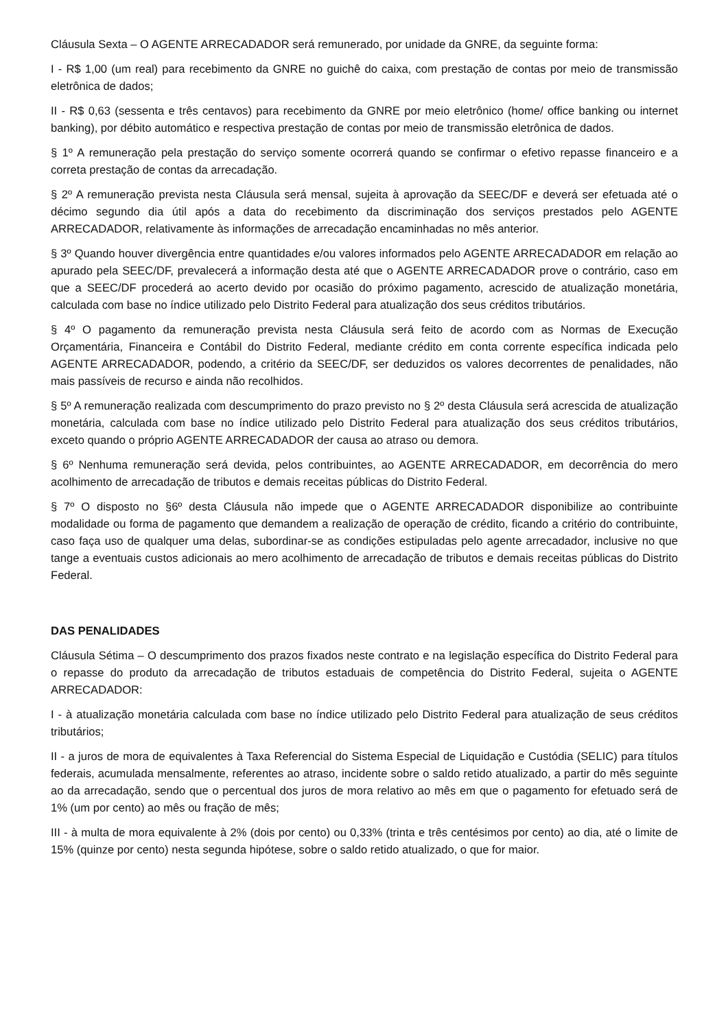Cláusula Sexta – O AGENTE ARRECADADOR será remunerado, por unidade da GNRE, da seguinte forma:
I - R$ 1,00 (um real) para recebimento da GNRE no guichê do caixa, com prestação de contas por meio de transmissão eletrônica de dados;
II - R$ 0,63 (sessenta e três centavos) para recebimento da GNRE por meio eletrônico (home/ office banking ou internet banking), por débito automático e respectiva prestação de contas por meio de transmissão eletrônica de dados.
§ 1º A remuneração pela prestação do serviço somente ocorrerá quando se confirmar o efetivo repasse financeiro e a correta prestação de contas da arrecadação.
§ 2º A remuneração prevista nesta Cláusula será mensal, sujeita à aprovação da SEEC/DF e deverá ser efetuada até o décimo segundo dia útil após a data do recebimento da discriminação dos serviços prestados pelo AGENTE ARRECADADOR, relativamente às informações de arrecadação encaminhadas no mês anterior.
§ 3º Quando houver divergência entre quantidades e/ou valores informados pelo AGENTE ARRECADADOR em relação ao apurado pela SEEC/DF, prevalecerá a informação desta até que o AGENTE ARRECADADOR prove o contrário, caso em que a SEEC/DF procederá ao acerto devido por ocasião do próximo pagamento, acrescido de atualização monetária, calculada com base no índice utilizado pelo Distrito Federal para atualização dos seus créditos tributários.
§ 4º O pagamento da remuneração prevista nesta Cláusula será feito de acordo com as Normas de Execução Orçamentária, Financeira e Contábil do Distrito Federal, mediante crédito em conta corrente específica indicada pelo AGENTE ARRECADADOR, podendo, a critério da SEEC/DF, ser deduzidos os valores decorrentes de penalidades, não mais passíveis de recurso e ainda não recolhidos.
§ 5º A remuneração realizada com descumprimento do prazo previsto no § 2º desta Cláusula será acrescida de atualização monetária, calculada com base no índice utilizado pelo Distrito Federal para atualização dos seus créditos tributários, exceto quando o próprio AGENTE ARRECADADOR der causa ao atraso ou demora.
§ 6º Nenhuma remuneração será devida, pelos contribuintes, ao AGENTE ARRECADADOR, em decorrência do mero acolhimento de arrecadação de tributos e demais receitas públicas do Distrito Federal.
§ 7º O disposto no §6º desta Cláusula não impede que o AGENTE ARRECADADOR disponibilize ao contribuinte modalidade ou forma de pagamento que demandem a realização de operação de crédito, ficando a critério do contribuinte, caso faça uso de qualquer uma delas, subordinar-se as condições estipuladas pelo agente arrecadador, inclusive no que tange a eventuais custos adicionais ao mero acolhimento de arrecadação de tributos e demais receitas públicas do Distrito Federal.
DAS PENALIDADES
Cláusula Sétima – O descumprimento dos prazos fixados neste contrato e na legislação específica do Distrito Federal para o repasse do produto da arrecadação de tributos estaduais de competência do Distrito Federal, sujeita o AGENTE ARRECADADOR:
I - à atualização monetária calculada com base no índice utilizado pelo Distrito Federal para atualização de seus créditos tributários;
II - a juros de mora de equivalentes à Taxa Referencial do Sistema Especial de Liquidação e Custódia (SELIC) para títulos federais, acumulada mensalmente, referentes ao atraso, incidente sobre o saldo retido atualizado, a partir do mês seguinte ao da arrecadação, sendo que o percentual dos juros de mora relativo ao mês em que o pagamento for efetuado será de 1% (um por cento) ao mês ou fração de mês;
III - à multa de mora equivalente à 2% (dois por cento) ou 0,33% (trinta e três centésimos por cento) ao dia, até o limite de 15% (quinze por cento) nesta segunda hipótese, sobre o saldo retido atualizado, o que for maior.